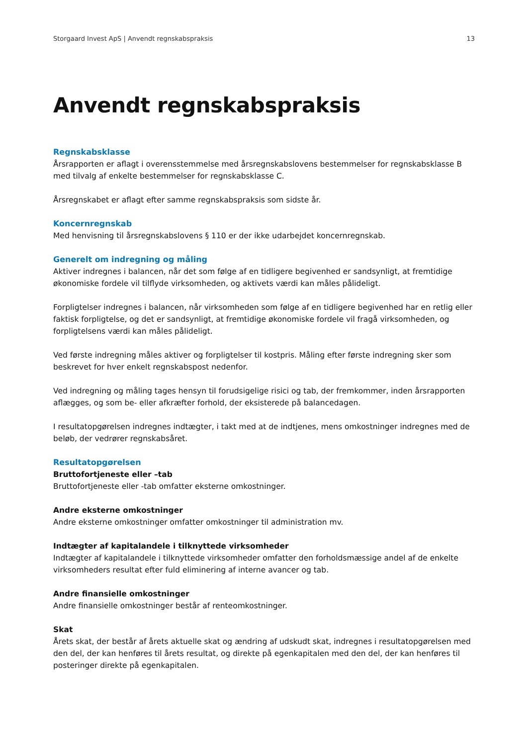Storgaard Invest ApS | Anvendt regnskabspraksis 13
Anvendt regnskabspraksis
Regnskabsklasse
Årsrapporten er aflagt i overensstemmelse med årsregnskabslovens bestemmelser for regnskabsklasse B med tilvalg af enkelte bestemmelser for regnskabsklasse C.
Årsregnskabet er aflagt efter samme regnskabspraksis som sidste år.
Koncernregnskab
Med henvisning til årsregnskabslovens § 110 er der ikke udarbejdet koncernregnskab.
Generelt om indregning og måling
Aktiver indregnes i balancen, når det som følge af en tidligere begivenhed er sandsynligt, at fremtidige økonomiske fordele vil tilflyde virksomheden, og aktivets værdi kan måles pålideligt.
Forpligtelser indregnes i balancen, når virksomheden som følge af en tidligere begivenhed har en retlig eller faktisk forpligtelse, og det er sandsynligt, at fremtidige økonomiske fordele vil fragå virksomheden, og forpligtelsens værdi kan måles pålideligt.
Ved første indregning måles aktiver og forpligtelser til kostpris. Måling efter første indregning sker som beskrevet for hver enkelt regnskabspost nedenfor.
Ved indregning og måling tages hensyn til forudsigelige risici og tab, der fremkommer, inden årsrapporten aflægges, og som be- eller afkræfter forhold, der eksisterede på balancedagen.
I resultatopgørelsen indregnes indtægter, i takt med at de indtjenes, mens omkostninger indregnes med de beløb, der vedrører regnskabsåret.
Resultatopgørelsen
Bruttofortjeneste eller –tab
Bruttofortjeneste eller -tab omfatter eksterne omkostninger.
Andre eksterne omkostninger
Andre eksterne omkostninger omfatter omkostninger til administration mv.
Indtægter af kapitalandele i tilknyttede virksomheder
Indtægter af kapitalandele i tilknyttede virksomheder omfatter den forholdsmæssige andel af de enkelte virksomheders resultat efter fuld eliminering af interne avancer og tab.
Andre finansielle omkostninger
Andre finansielle omkostninger består af renteomkostninger.
Skat
Årets skat, der består af årets aktuelle skat og ændring af udskudt skat, indregnes i resultatopgørelsen med den del, der kan henføres til årets resultat, og direkte på egenkapitalen med den del, der kan henføres til posteringer direkte på egenkapitalen.